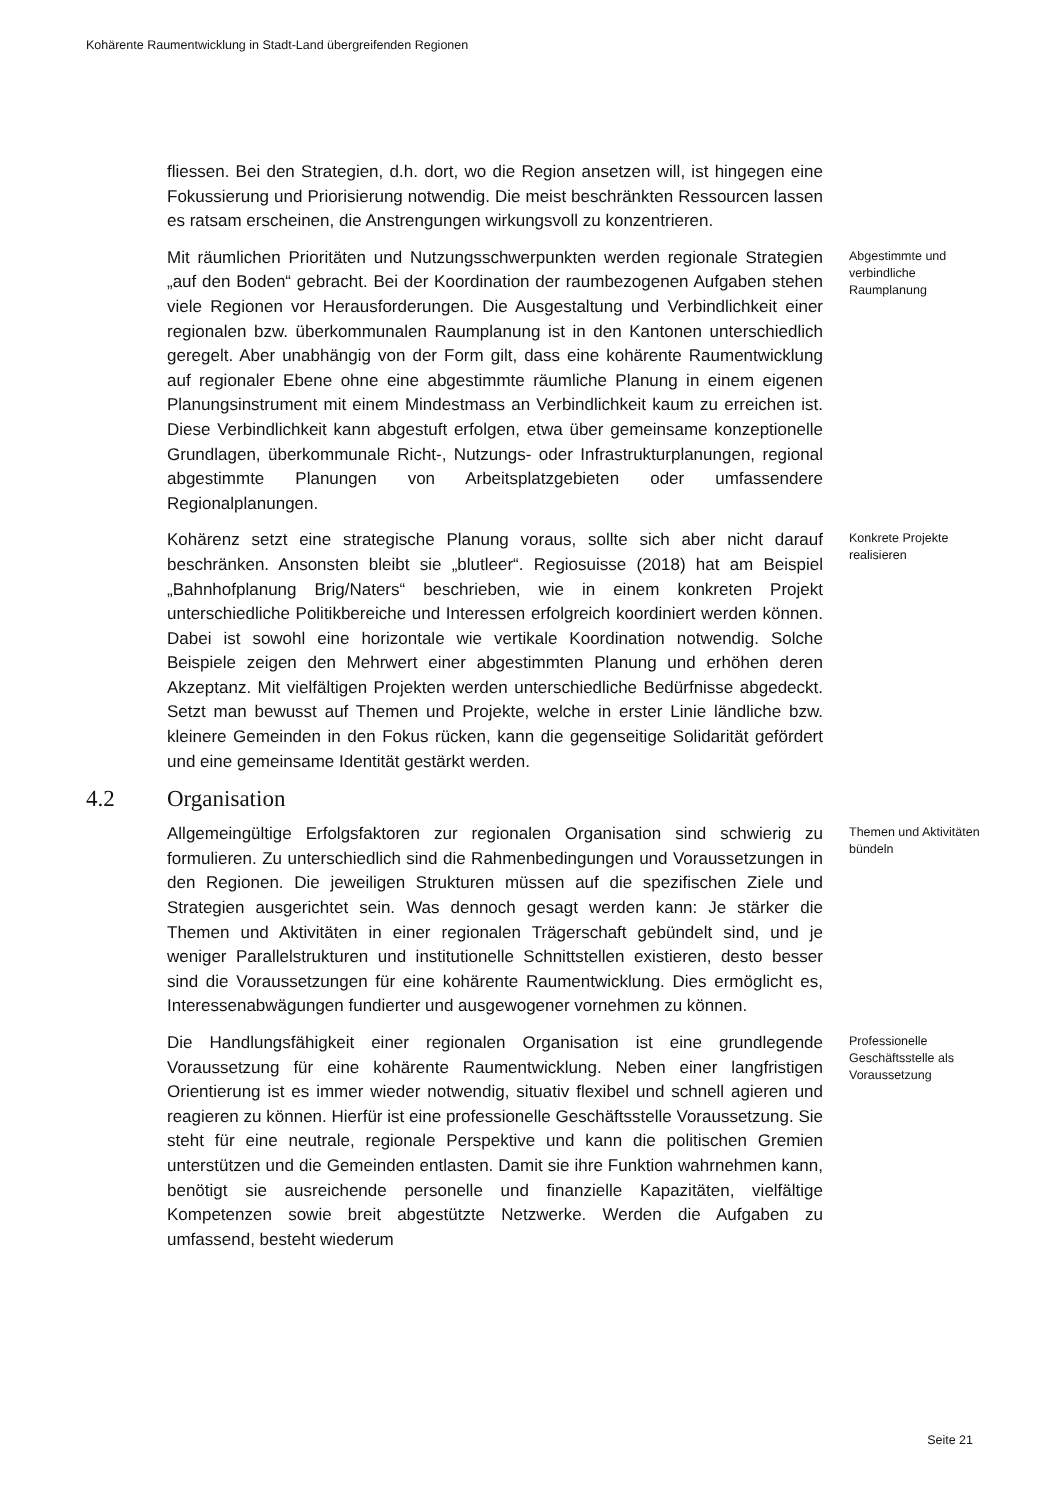Kohärente Raumentwicklung in Stadt-Land übergreifenden Regionen
fliessen. Bei den Strategien, d.h. dort, wo die Region ansetzen will, ist hingegen eine Fokussierung und Priorisierung notwendig. Die meist beschränkten Ressourcen lassen es ratsam erscheinen, die Anstrengungen wirkungsvoll zu konzentrieren.
Mit räumlichen Prioritäten und Nutzungsschwerpunkten werden regionale Strategien „auf den Boden“ gebracht. Bei der Koordination der raumbezogenen Aufgaben stehen viele Regionen vor Herausforderungen. Die Ausgestaltung und Verbindlichkeit einer regionalen bzw. überkommunalen Raumplanung ist in den Kantonen unterschiedlich geregelt. Aber unabhängig von der Form gilt, dass eine kohärente Raumentwicklung auf regionaler Ebene ohne eine abgestimmte räumliche Planung in einem eigenen Planungsinstrument mit einem Mindestmass an Verbindlichkeit kaum zu erreichen ist. Diese Verbindlichkeit kann abgestuft erfolgen, etwa über gemeinsame konzeptionelle Grundlagen, überkommunale Richt-, Nutzungs- oder Infrastrukturplanungen, regional abgestimmte Planungen von Arbeitsplatzgebieten oder umfassendere Regionalplanungen.
Abgestimmte und verbindliche Raumplanung
Kohärenz setzt eine strategische Planung voraus, sollte sich aber nicht darauf beschränken. Ansonsten bleibt sie „blutleer“. Regiosuisse (2018) hat am Beispiel „Bahnhofplanung Brig/Naters“ beschrieben, wie in einem konkreten Projekt unterschiedliche Politikbereiche und Interessen erfolgreich koordiniert werden können. Dabei ist sowohl eine horizontale wie vertikale Koordination notwendig. Solche Beispiele zeigen den Mehrwert einer abgestimmten Planung und erhöhen deren Akzeptanz. Mit vielfältigen Projekten werden unterschiedliche Bedürfnisse abgedeckt. Setzt man bewusst auf Themen und Projekte, welche in erster Linie ländliche bzw. kleinere Gemeinden in den Fokus rücken, kann die gegenseitige Solidarität gefördert und eine gemeinsame Identität gestärkt werden.
Konkrete Projekte realisieren
4.2 Organisation
Allgemeingültige Erfolgsfaktoren zur regionalen Organisation sind schwierig zu formulieren. Zu unterschiedlich sind die Rahmenbedingungen und Voraussetzungen in den Regionen. Die jeweiligen Strukturen müssen auf die spezifischen Ziele und Strategien ausgerichtet sein. Was dennoch gesagt werden kann: Je stärker die Themen und Aktivitäten in einer regionalen Trägerschaft gebündelt sind, und je weniger Parallelstrukturen und institutionelle Schnittstellen existieren, desto besser sind die Voraussetzungen für eine kohärente Raumentwicklung. Dies ermöglicht es, Interessenabwägungen fundierter und ausgewogener vornehmen zu können.
Themen und Aktivitäten bündeln
Die Handlungsfähigkeit einer regionalen Organisation ist eine grundlegende Voraussetzung für eine kohärente Raumentwicklung. Neben einer langfristigen Orientierung ist es immer wieder notwendig, situativ flexibel und schnell agieren und reagieren zu können. Hierfür ist eine professionelle Geschäftsstelle Voraussetzung. Sie steht für eine neutrale, regionale Perspektive und kann die politischen Gremien unterstützen und die Gemeinden entlasten. Damit sie ihre Funktion wahrnehmen kann, benötigt sie ausreichende personelle und finanzielle Kapazitäten, vielfältige Kompetenzen sowie breit abgestützte Netzwerke. Werden die Aufgaben zu umfassend, besteht wiederum
Professionelle Geschäftsstelle als Voraussetzung
Seite 21